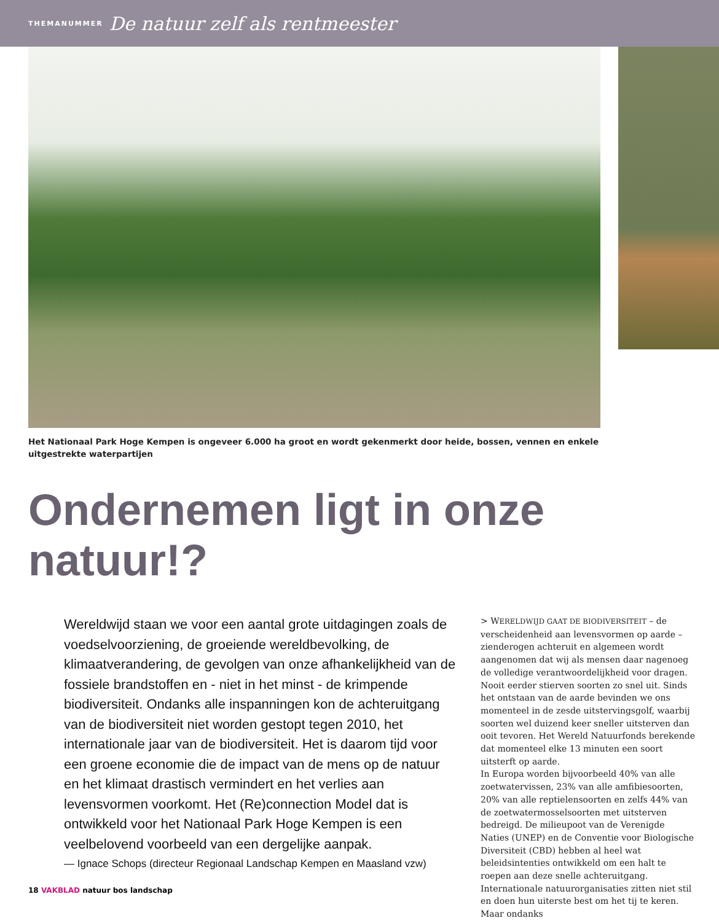THEMANUMMER De natuur zelf als rentmeester
Het Nationaal Park Hoge Kempen is ongeveer 6.000 ha groot en wordt gekenmerkt door heide, bossen, vennen en enkele uitgestrekte waterpartijen
Ondernemen ligt in onze natuur!?
Wereldwijd staan we voor een aantal grote uitdagingen zoals de voedselvoorziening, de groeiende wereldbevolking, de klimaatverandering, de gevolgen van onze afhankelijkheid van de fossiele brandstoffen en - niet in het minst - de krimpende biodiversiteit. Ondanks alle inspanningen kon de achteruitgang van de biodiversiteit niet worden gestopt tegen 2010, het internationale jaar van de biodiversiteit. Het is daarom tijd voor een groene economie die de impact van de mens op de natuur en het klimaat drastisch vermindert en het verlies aan levensvormen voorkomt. Het (Re)connection Model dat is ontwikkeld voor het Nationaal Park Hoge Kempen is een veelbelovend voorbeeld van een dergelijke aanpak.
— Ignace Schops (directeur Regionaal Landschap Kempen en Maasland vzw)
> WERELDWIJD GAAT DE BIODIVERSITEIT – de verscheidenheid aan levensvormen op aarde – zienderogen achteruit en algemeen wordt aangenomen dat wij als mensen daar nagenoeg de volledige verantwoordelijkheid voor dragen. Nooit eerder stierven soorten zo snel uit. Sinds het ontstaan van de aarde bevinden we ons momenteel in de zesde uitstervingsgolf, waarbij soorten wel duizend keer sneller uitsterven dan ooit tevoren. Het Wereld Natuurfonds berekende dat momenteel elke 13 minuten een soort uitsterft op aarde.
In Europa worden bijvoorbeeld 40% van alle zoetwatervissen, 23% van alle amfibiesoorten, 20% van alle reptielensoorten en zelfs 44% van de zoetwatermosselsoorten met uitsterven bedreigd. De milieupoot van de Verenigde Naties (UNEP) en de Conventie voor Biologische Diversiteit (CBD) hebben al heel wat beleidsintenties ontwikkeld om een halt te roepen aan deze snelle achteruitgang. Internationale natuurorganisaties zitten niet stil en doen hun uiterste best om het tij te keren. Maar ondanks
18 VAKBLAD natuur bos landschap